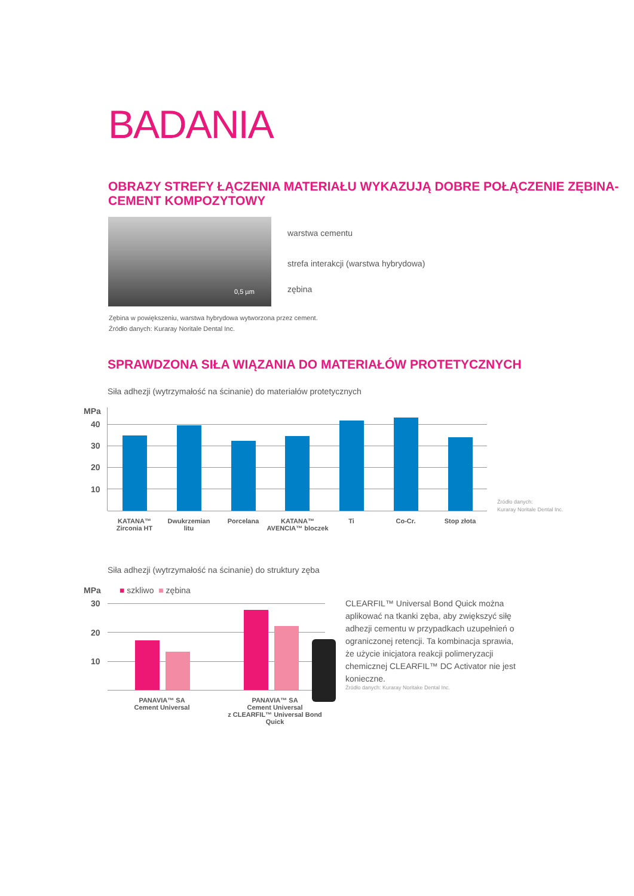BADANIA
OBRAZY STREFY ŁĄCZENIA MATERIAŁU WYKAZUJĄ DOBRE POŁĄCZENIE ZĘBINA-CEMENT KOMPOZYTOWY
0,5 µm
warstwa cementu
strefa interakcji (warstwa hybrydowa)
zębina
Zębina w powiększeniu, warstwa hybrydowa wytworzona przez cement.
Źródło danych: Kuraray Noritale Dental Inc.
SPRAWDZONA SIŁA WIĄZANIA DO MATERIAŁÓW PROTETYCZNYCH
Siła adhezji (wytrzymałość na ścinanie) do materiałów protetycznych
MPa
40
30
20
10
KATANA™
Zirconia HT
Dwukrzemian
litu
Porcelana
KATANA™
AVENCIA™ bloczek
Ti Co-Cr. Stop złota
Źródło danych:
Kuraray Noritale Dental Inc.
Siła adhezji (wytrzymałość na ścinanie) do struktury zęba
MPa ■ szkliwo ■ zębina
30
20
10
PANAVIA™ SA
Cement Universal
PANAVIA™ SA
Cement Universal
z CLEARFIL™ Universal Bond Quick
CLEARFIL™ Universal Bond Quick można aplikować na tkanki zęba, aby zwiększyć siłę adhezji cementu w przypadkach uzupełnień o ograniczonej retencji. Ta kombinacja sprawia, że użycie inicjatora reakcji polimeryzacji chemicznej CLEARFIL™ DC Activator nie jest konieczne.
Źródło danych: Kuraray Noritake Dental Inc.